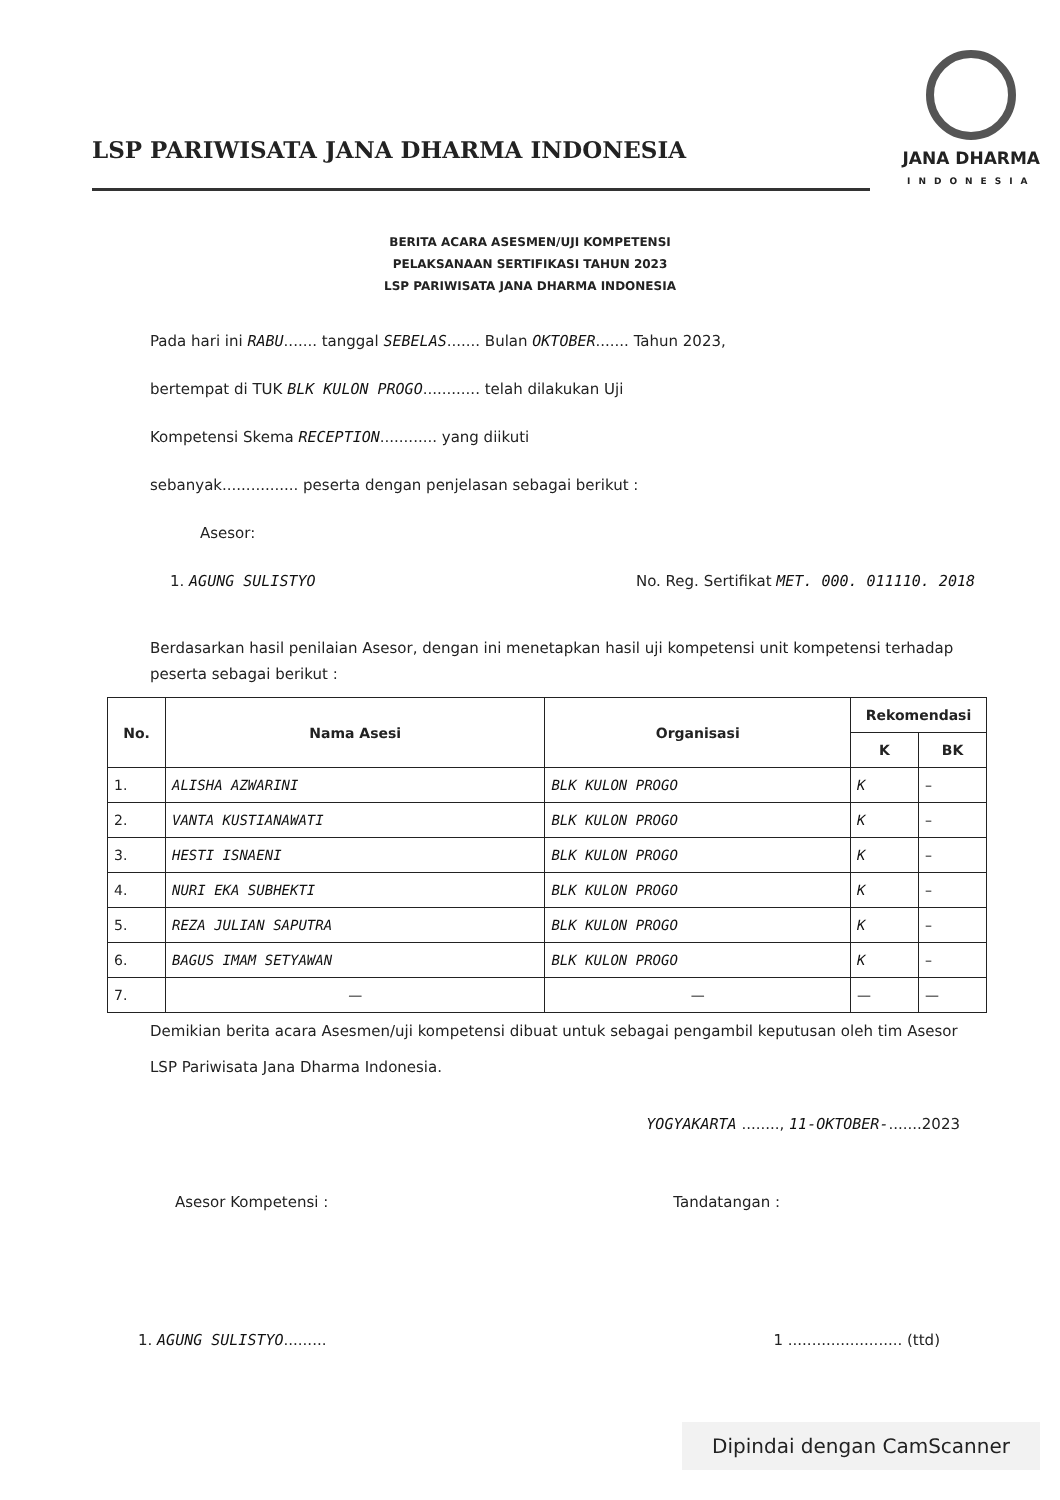LSP PARIWISATA JANA DHARMA INDONESIA
JANA DHARMA
INDONESIA
BERITA ACARA ASESMEN/UJI KOMPETENSI
PELAKSANAAN SERTIFIKASI TAHUN 2023
LSP PARIWISATA JANA DHARMA INDONESIA
Pada hari ini RABU....... tanggal SEBELAS....... Bulan OKTOBER....... Tahun 2023,
bertempat di TUK BLK KULON PROGO............ telah dilakukan Uji
Kompetensi Skema RECEPTION............ yang diikuti
sebanyak................ peserta dengan penjelasan sebagai berikut :
Asesor:
1. AGUNG SULISTYO No. Reg. Sertifikat MET. 000. 011110. 2018
Berdasarkan hasil penilaian Asesor, dengan ini menetapkan hasil uji kompetensi unit kompetensi terhadap peserta sebagai berikut :
| No. | Nama Asesi | Organisasi | Rekomendasi | |
| --- | --- | --- | --- | --- |
| | | | K | BK |
| 1. | ALISHA AZWARINI | BLK KULON PROGO | K | – |
| 2. | VANTA KUSTIANAWATI | BLK KULON PROGO | K | – |
| 3. | HESTI ISNAENI | BLK KULON PROGO | K | – |
| 4. | NURI EKA SUBHEKTI | BLK KULON PROGO | K | – |
| 5. | REZA JULIAN SAPUTRA | BLK KULON PROGO | K | – |
| 6. | BAGUS IMAM SETYAWAN | BLK KULON PROGO | K | – |
| 7. | — | — | — | — |
Demikian berita acara Asesmen/uji kompetensi dibuat untuk sebagai pengambil keputusan oleh tim Asesor LSP Pariwisata Jana Dharma Indonesia.
YOGYAKARTA ........, 11-OKTOBER-.......2023
Asesor Kompetensi : Tandatangan :
1. AGUNG SULISTYO......... 1 ........................ (ttd)
Dipindai dengan CamScanner